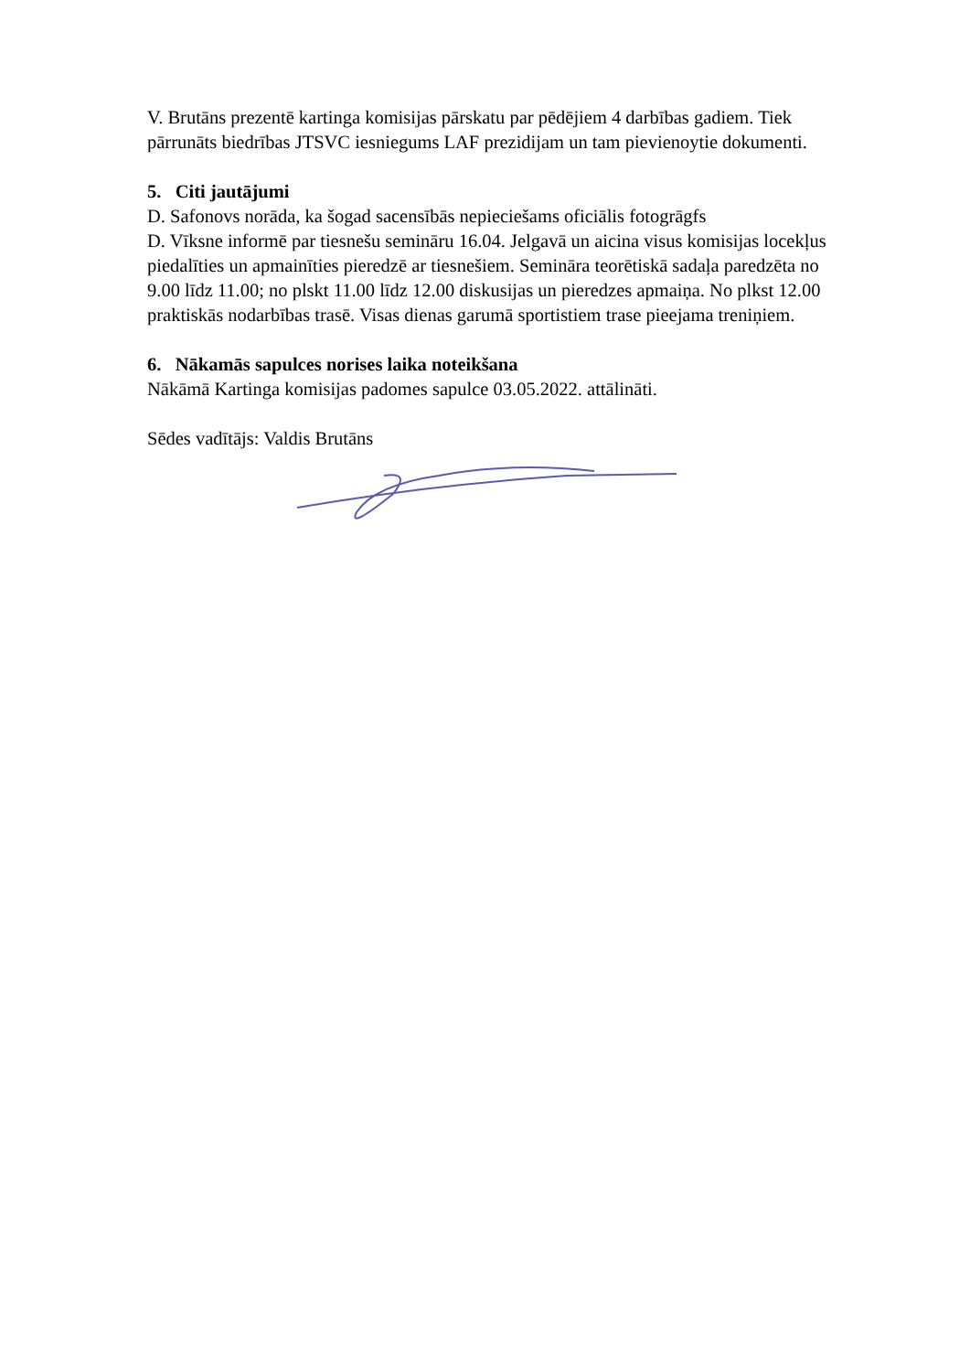V. Brutāns prezentē kartinga komisijas pārskatu par pēdējiem 4 darbības gadiem. Tiek pārrunāts biedrības JTSVC iesniegums LAF prezidijam un tam pievienoytie dokumenti.
5. Citi jautājumi
D. Safonovs norāda, ka šogad sacensībās nepieciešams oficiālis fotogrāgfs
D. Vīksne informē par tiesnešu semināru 16.04. Jelgavā un aicina visus komisijas locekļus piedalīties un apmainīties pieredzē ar tiesnešiem. Semināra teorētiskā sadaļa paredzēta no 9.00 līdz 11.00; no plskt 11.00 līdz 12.00 diskusijas un pieredzes apmaiņa. No plkst 12.00 praktiskās nodarbības trasē. Visas dienas garumā sportistiem trase pieejama treniņiem.
6. Nākamās sapulces norises laika noteikšana
Nākāmā Kartinga komisijas padomes sapulce 03.05.2022. attālināti.
Sēdes vadītājs: Valdis Brutāns